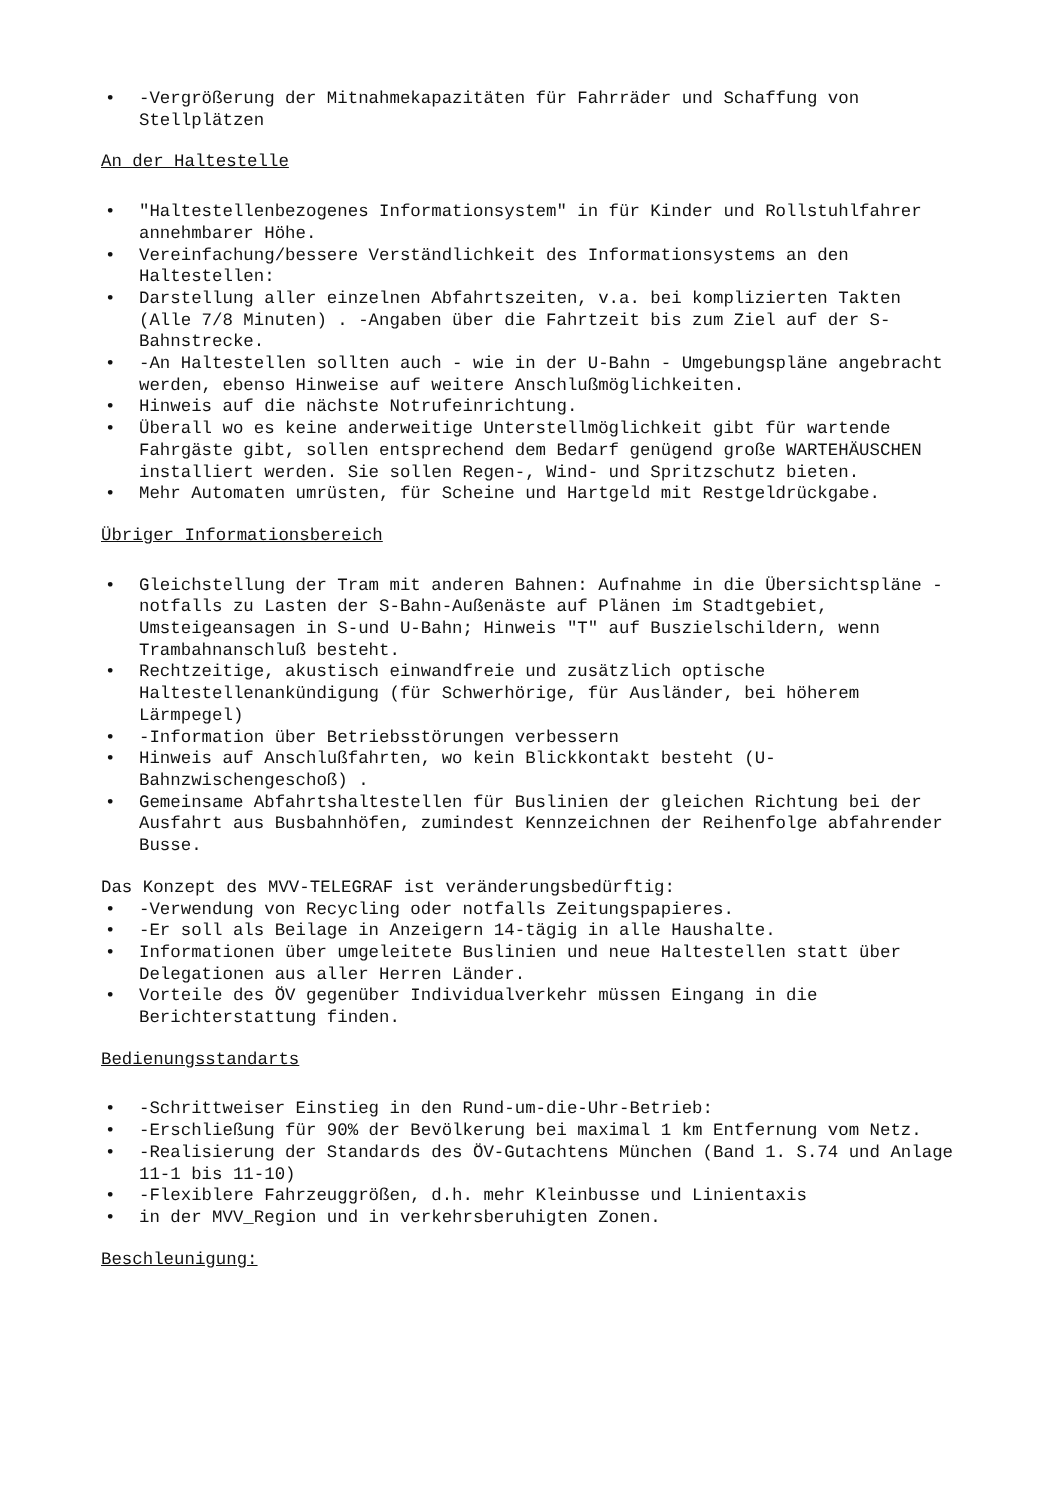• -Vergrößerung der Mitnahmekapazitäten für Fahrräder und Schaffung von Stellplätzen
An der Haltestelle
• "Haltestellenbezogenes Informationsystem" in für Kinder und Rollstuhlfahrer annehmbarer Höhe.
• Vereinfachung/bessere Verständlichkeit des Informationsystems an den Haltestellen:
• Darstellung aller einzelnen Abfahrtszeiten, v.a. bei komplizierten Takten (Alle 7/8 Minuten) . -Angaben über die Fahrtzeit bis zum Ziel auf der S-Bahnstrecke.
• -An Haltestellen sollten auch - wie in der U-Bahn - Umgebungspläne angebracht werden, ebenso Hinweise auf weitere Anschlußmöglichkeiten.
• Hinweis auf die nächste Notrufeinrichtung.
• Überall wo es keine anderweitige Unterstellmöglichkeit gibt für wartende Fahrgäste gibt, sollen entsprechend dem Bedarf genügend große WARTEHÄUSCHEN installiert werden. Sie sollen Regen-, Wind- und Spritzschutz bieten.
• Mehr Automaten umrüsten, für Scheine und Hartgeld mit Restgeldrückgabe.
Übriger Informationsbereich
• Gleichstellung der Tram mit anderen Bahnen: Aufnahme in die Übersichtspläne -notfalls zu Lasten der S-Bahn-Außenäste auf Plänen im Stadtgebiet, Umsteigeansagen in S-und U-Bahn; Hinweis "T" auf Buszielschildern, wenn Trambahnanschluß besteht.
• Rechtzeitige, akustisch einwandfreie und zusätzlich optische Haltestellenankündigung (für Schwerhörige, für Ausländer, bei höherem Lärmpegel)
• -Information über Betriebsstörungen verbessern
• Hinweis auf Anschlußfahrten, wo kein Blickkontakt besteht (U-Bahnzwischengeschoß) .
• Gemeinsame Abfahrtshaltestellen für Buslinien der gleichen Richtung bei der Ausfahrt aus Busbahnhöfen, zumindest Kennzeichnen der Reihenfolge abfahrender Busse.
Das Konzept des MVV-TELEGRAF ist veränderungsbedürftig:
• -Verwendung von Recycling oder notfalls Zeitungspapieres.
• -Er soll als Beilage in Anzeigern 14-tägig in alle Haushalte.
• Informationen über umgeleitete Buslinien und neue Haltestellen statt über Delegationen aus aller Herren Länder.
• Vorteile des ÖV gegenüber Individualverkehr müssen Eingang in die Berichterstattung finden.
Bedienungsstandarts
• -Schrittweiser Einstieg in den Rund-um-die-Uhr-Betrieb:
• -Erschließung für 90% der Bevölkerung bei maximal 1 km Entfernung vom Netz.
• -Realisierung der Standards des ÖV-Gutachtens München (Band 1. S.74 und Anlage 11-1 bis 11-10)
• -Flexiblere Fahrzeuggrößen, d.h. mehr Kleinbusse und Linientaxis
• in der MVV_Region und in verkehrsberuhigten Zonen.
Beschleunigung: